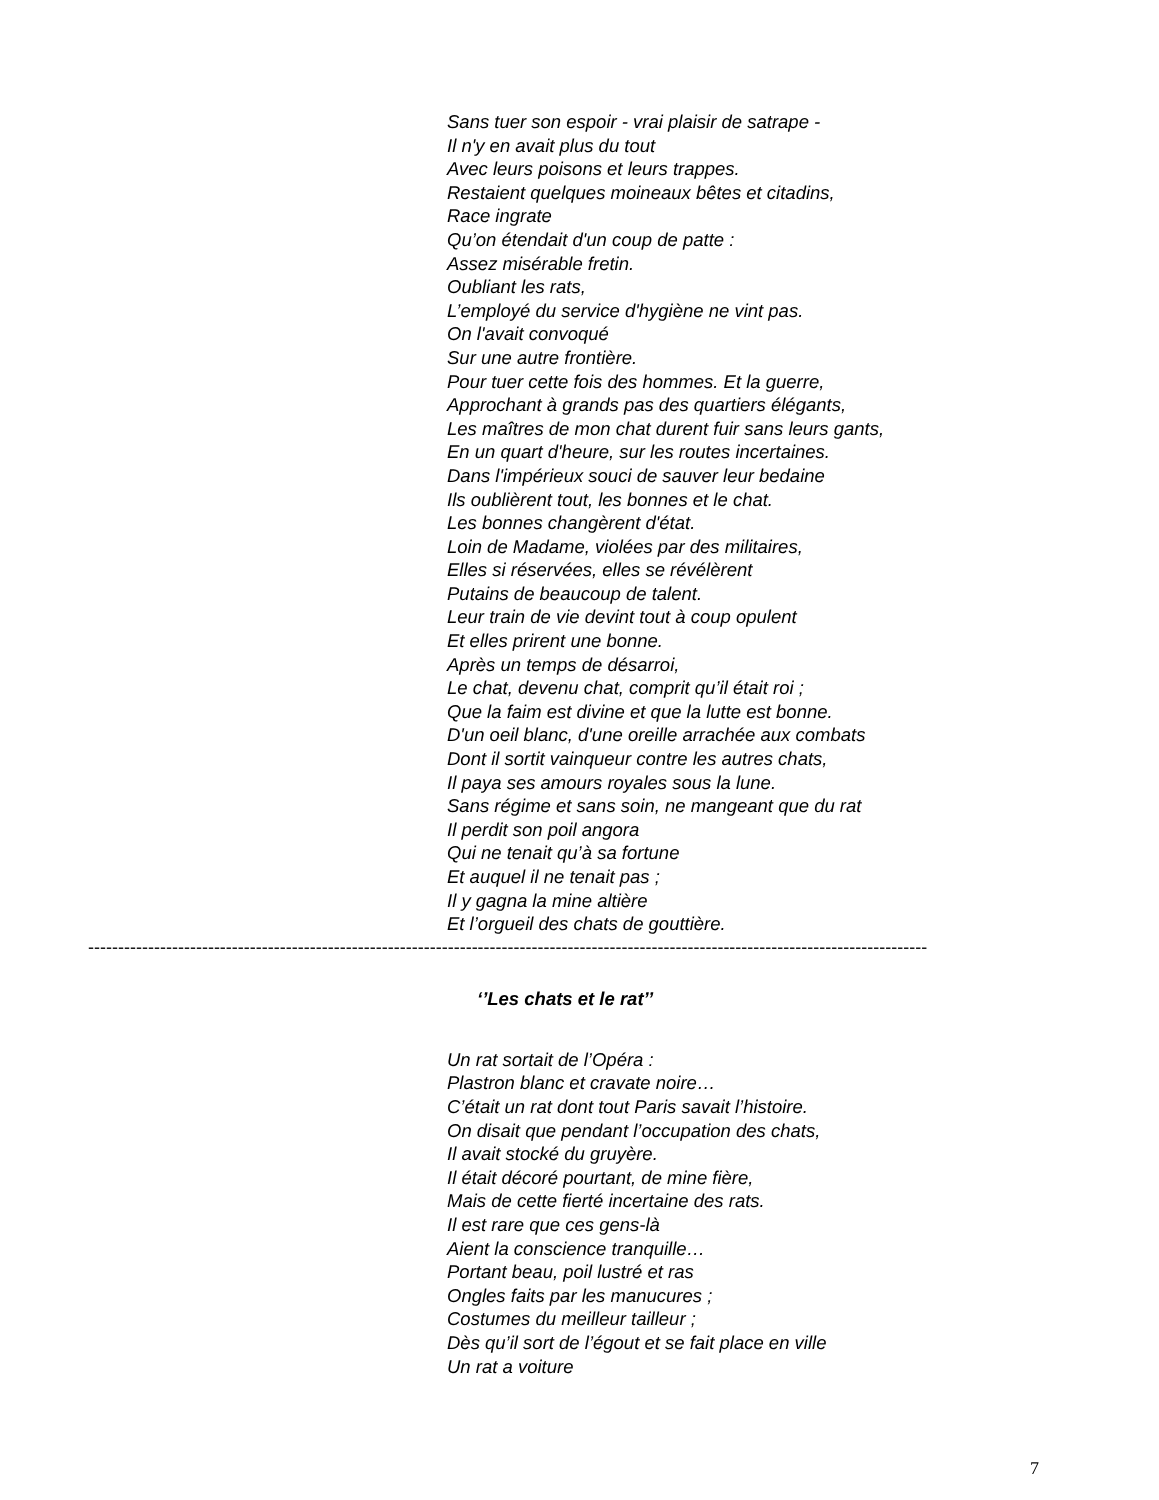Sans tuer son espoir - vrai plaisir de satrape -
Il n'y en avait plus du tout
Avec leurs poisons et leurs trappes.
Restaient quelques moineaux bêtes et citadins,
Race ingrate
Qu’on étendait d'un coup de patte :
Assez misérable fretin.
Oubliant les rats,
L’employé du service d'hygiène ne vint pas.
On l'avait convoqué
Sur une autre frontière.
Pour tuer cette fois des hommes. Et la guerre,
Approchant à grands pas des quartiers élégants,
Les maîtres de mon chat durent fuir sans leurs gants,
En un quart d'heure, sur les routes incertaines.
Dans l'impérieux souci de sauver leur bedaine
Ils oublièrent tout, les bonnes et le chat.
Les bonnes changèrent d'état.
Loin de Madame, violées par des militaires,
Elles si réservées, elles se révélèrent
Putains de beaucoup de talent.
Leur train de vie devint tout à coup opulent
Et elles prirent une bonne.
Après un temps de désarroi,
Le chat, devenu chat, comprit qu’il était roi ;
Que la faim est divine et que la lutte est bonne.
D'un oeil blanc, d'une oreille arrachée aux combats
Dont il sortit vainqueur contre les autres chats,
Il paya ses amours royales sous la lune.
Sans régime et sans soin, ne mangeant que du rat
Il perdit son poil angora
Qui ne tenait qu’à sa fortune
Et auquel il ne tenait pas ;
Il y gagna la mine altière
Et l’orgueil des chats de gouttière.
--------------------------------------------------------------------------------------------------------------------------------------------
‘’Les chats et le rat’’
Un rat sortait de l’Opéra :
Plastron blanc et cravate noire…
C’était un rat dont tout Paris savait l’histoire.
On disait que pendant l’occupation des chats,
Il avait stocké du gruyère.
Il était décoré pourtant, de mine fière,
Mais de cette fierté incertaine des rats.
Il est rare que ces gens-là
Aient la conscience tranquille…
Portant beau, poil lustré et ras
Ongles faits par les manucures ;
Costumes du meilleur tailleur ;
Dès qu’il sort de l’égout et se fait place en ville
Un rat a voiture
7